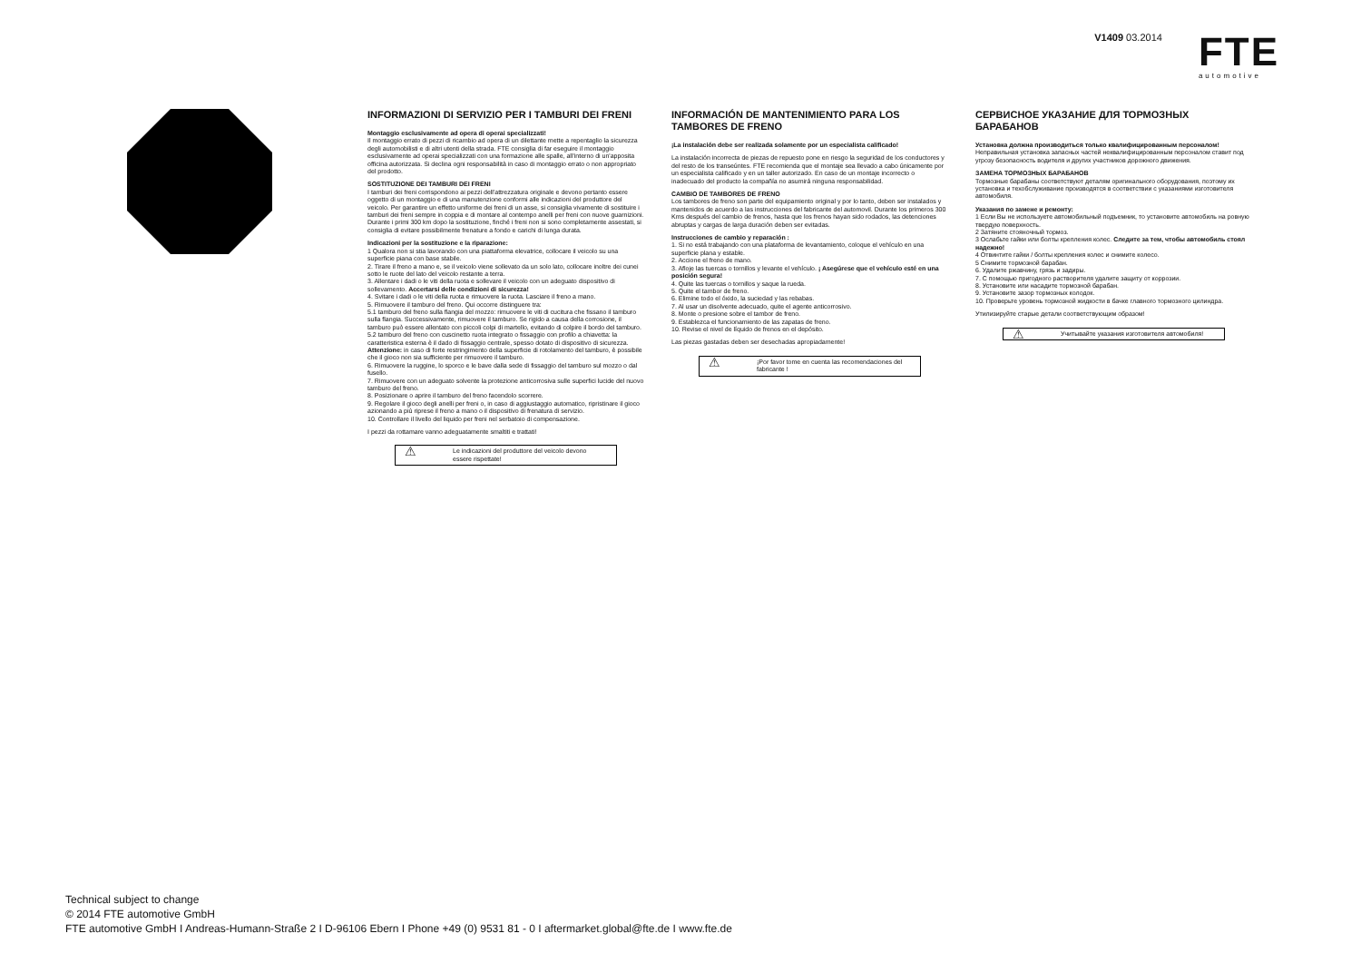V1409 03.2014
FTE
automotive
INFORMAZIONI DI SERVIZIO PER I TAMBURI DEI FRENI
Montaggio esclusivamente ad opera di operai specializzati!
Il montaggio errato di pezzi di ricambio ad opera di un dilettante mette a repentaglio la sicurezza degli automobilisti e di altri utenti della strada. FTE consiglia di far eseguire il montaggio esclusivamente ad operai specializzati con una formazione alle spalle, all'interno di un'apposita officina autorizzata. Si declina ogni responsabilità in caso di montaggio errato o non appropriato del prodotto.
SOSTITUZIONE DEI TAMBURI DEI FRENI
I tamburi dei freni corrispondono ai pezzi dell'attrezzatura originale e devono pertanto essere oggetto di un montaggio e di una manutenzione conformi alle indicazioni del produttore del veicolo. Per garantire un effetto uniforme dei freni di un asse, si consiglia vivamente di sostituire i tamburi dei freni sempre in coppia e di montare al contempo anelli per freni con nuove guarnizioni. Durante i primi 300 km dopo la sostituzione, finché i freni non si sono completamente assestati, si consiglia di evitare possibilmente frenature a fondo e carichi di lunga durata.
Indicazioni per la sostituzione e la riparazione:
1 Qualora non si stia lavorando con una piattaforma elevatrice, collocare il veicolo su una superficie piana con base stabile.
2. Tirare il freno a mano e, se il veicolo viene sollevato da un solo lato, collocare inoltre dei cunei sotto le ruote del lato del veicolo restante a terra.
3. Allentare i dadi o le viti della ruota e sollevare il veicolo con un adeguato dispositivo di sollevamento. Accertarsi delle condizioni di sicurezza!
4. Svitare i dadi o le viti della ruota e rimuovere la ruota. Lasciare il freno a mano.
5. Rimuovere il tamburo del freno. Qui occorre distinguere tra:
5.1 tamburo del freno sulla flangia del mozzo: rimuovere le viti di cucitura che fissano il tamburo sulla flangia. Successivamente, rimuovere il tamburo. Se rigido a causa della corrosione, il tamburo può essere allentato con piccoli colpi di martello, evitando di colpire il bordo del tamburo.
5.2 tamburo del freno con cuscinetto ruota integrato o fissaggio con profilo a chiavetta: la caratteristica esterna è il dado di fissaggio centrale, spesso dotato di dispositivo di sicurezza. Attenzione: in caso di forte restringimento della superficie di rotolamento del tamburo, è possibile che il gioco non sia sufficiente per rimuovere il tamburo.
6. Rimuovere la ruggine, lo sporco e le bave dalla sede di fissaggio del tamburo sul mozzo o dal fusello.
7. Rimuovere con un adeguato solvente la protezione anticorrosiva sulle superfici lucide del nuovo tamburo del freno.
8. Posizionare o aprire il tamburo del freno facendolo scorrere.
9. Regolare il gioco degli anelli per freni o, in caso di aggiustaggio automatico, ripristinare il gioco azionando a più riprese il freno a mano o il dispositivo di frenatura di servizio.
10. Controllare il livello del liquido per freni nel serbatoio di compensazione.
I pezzi da rottamare vanno adeguatamente smaltiti e trattati!
⚠ Le indicazioni del produttore del veicolo devono essere rispettate!
INFORMACIÓN DE MANTENIMIENTO PARA LOS TAMBORES DE FRENO
¡La instalación debe ser realizada solamente por un especialista calificado!
La instalación incorrecta de piezas de repuesto pone en riesgo la seguridad de los conductores y del resto de los transeúntes. FTE recomienda que el montaje sea llevado a cabo únicamente por un especialista calificado y en un taller autorizado. En caso de un montaje incorrecto o inadecuado del producto la compañía no asumirá ninguna responsabilidad.
CAMBIO DE TAMBORES DE FRENO
Los tambores de freno son parte del equipamiento original y por lo tanto, deben ser instalados y mantenidos de acuerdo a las instrucciones del fabricante del automovil. Durante los primeros 300 Kms después del cambio de frenos, hasta que los frenos hayan sido rodados, las detenciones abruptas y cargas de larga duración deben ser evitadas.
Instrucciones de cambio y reparación :
1. Si no está trabajando con una plataforma de levantamiento, coloque el vehículo en una superficie plana y estable.
2. Accione el freno de mano.
3. Afloje las tuercas o tornillos y levante el vehículo. ¡ Asegúrese que el vehículo esté en una posición segura!
4. Quite las tuercas o tornillos y saque la rueda.
5. Quite el tambor de freno.
6. Elimine todo el óxido, la suciedad y las rebabas.
7. Al usar un disolvente adecuado, quite el agente anticorrosivo.
8. Monte o presione sobre el tambor de freno.
9. Establezca el funcionamiento de las zapatas de freno.
10. Revise el nivel de líquido de frenos en el depósito.
Las piezas gastadas deben ser desechadas apropiadamente!
⚠ ¡Por favor tome en cuenta las recomendaciones del fabricante !
СЕРВИСНОЕ УКАЗАНИЕ ДЛЯ ТОРМОЗНЫХ БАРАБАНОВ
Установка должна производиться только квалифицированным персоналом!
Неправильная установка запасных частей неквалифицированным персоналом ставит под угрозу безопасность водителя и других участников дорожного движения.
ЗАМЕНА ТОРМОЗНЫХ БАРАБАНОВ
Тормозные барабаны соответствуют деталям оригинального оборудования, поэтому их установка и техобслуживание производятся в соответствии с указаниями изготовителя автомобиля.
Указания по замене и ремонту:
1 Если Вы не используете автомобильный подъемник, то установите автомобиль на ровную твердую поверхность.
2 Затяните стояночный тормоз.
3 Ослабьте гайки или болты крепления колес. Следите за тем, чтобы автомобиль стоял надежно!
4 Отвинтите гайки / болты крепления колес и снимите колесо.
5 Снимите тормозной барабан.
6. Удалите ржавчину, грязь и задиры.
7. С помощью пригодного растворителя удалите защиту от коррозии.
8. Установите или насадите тормозной барабан.
9. Установите зазор тормозных колодок.
10. Проверьте уровень тормозной жидкости в бачке главного тормозного цилиндра.
Утилизируйте старые детали соответствующим образом!
⚠ Учитывайте указания изготовителя автомобиля!
Technical subject to change
© 2014 FTE automotive GmbH
FTE automotive GmbH I Andreas-Humann-Straße 2 I D-96106 Ebern I Phone +49 (0) 9531 81 - 0 I aftermarket.global@fte.de I www.fte.de